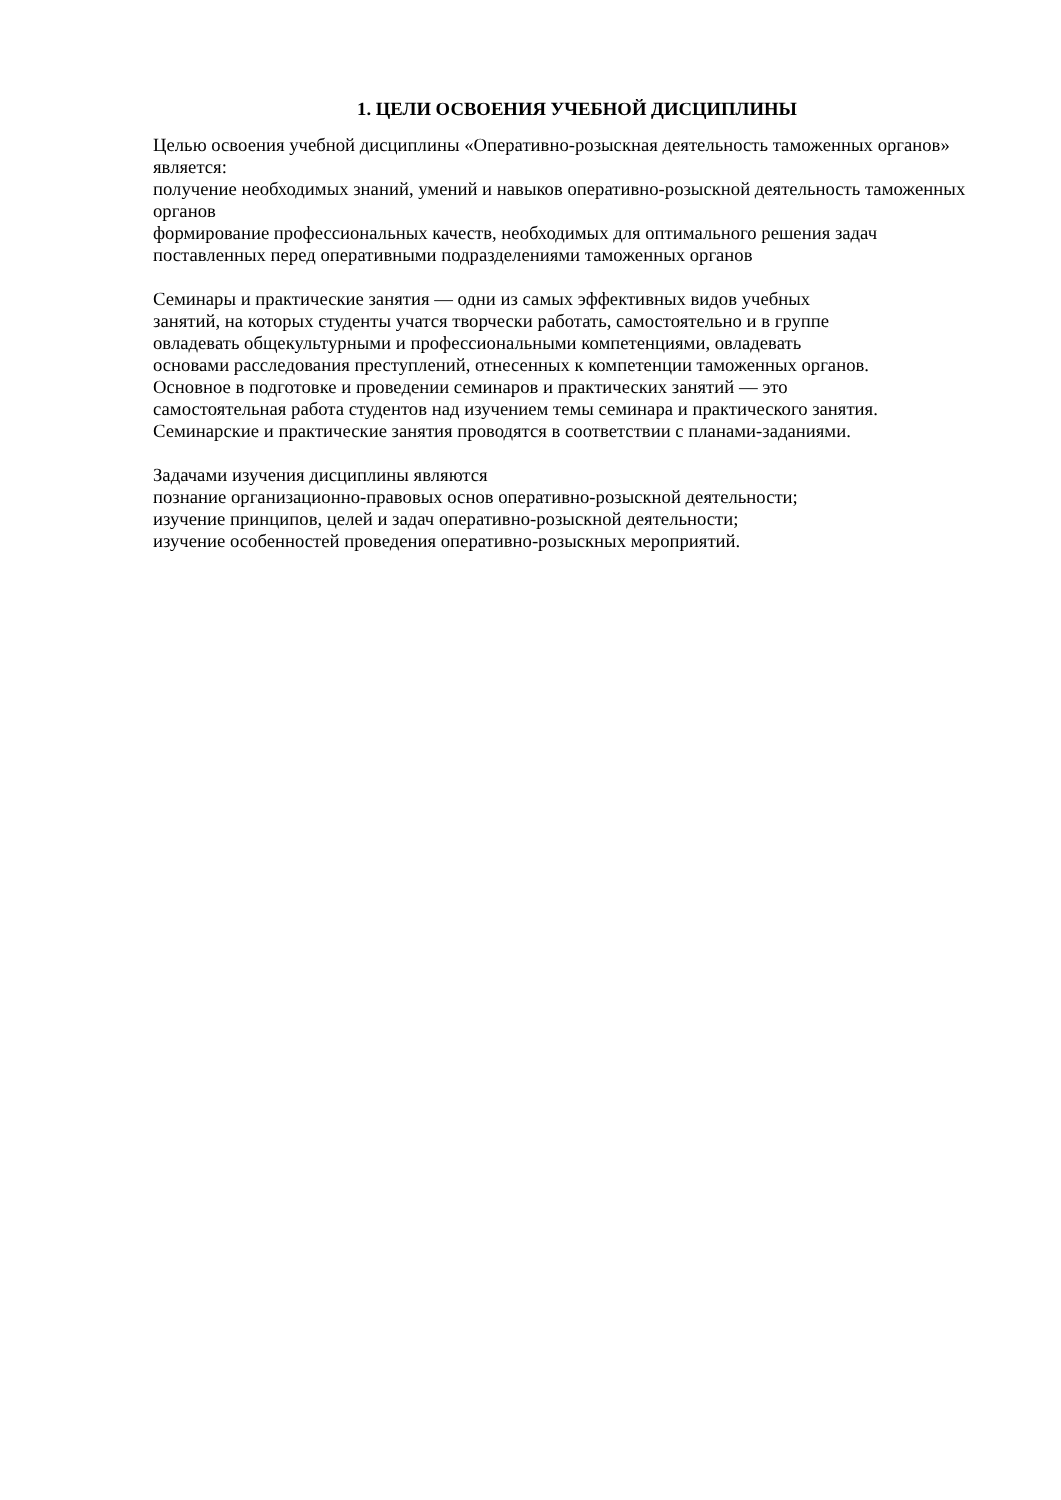1. ЦЕЛИ ОСВОЕНИЯ УЧЕБНОЙ ДИСЦИПЛИНЫ
Целью освоения учебной дисциплины «Оперативно-розыскная деятельность таможенных органов» является:
получение необходимых знаний, умений и навыков оперативно-розыскной деятельность таможенных органов
формирование профессиональных качеств, необходимых для оптимального решения задач поставленных перед оперативными подразделениями таможенных органов
Семинары и практические занятия — одни из самых эффективных видов учебных
занятий, на которых студенты учатся творчески работать, самостоятельно и в группе
овладевать общекультурными и профессиональными компетенциями, овладевать
основами расследования преступлений, отнесенных к компетенции таможенных органов.
Основное в подготовке и проведении семинаров и практических занятий — это
самостоятельная работа студентов над изучением темы семинара и практического занятия.
Семинарские и практические занятия проводятся в соответствии с планами-заданиями.
Задачами изучения дисциплины являются
познание организационно-правовых основ оперативно-розыскной деятельности;
изучение принципов, целей и задач оперативно-розыскной деятельности;
изучение особенностей проведения оперативно-розыскных мероприятий.